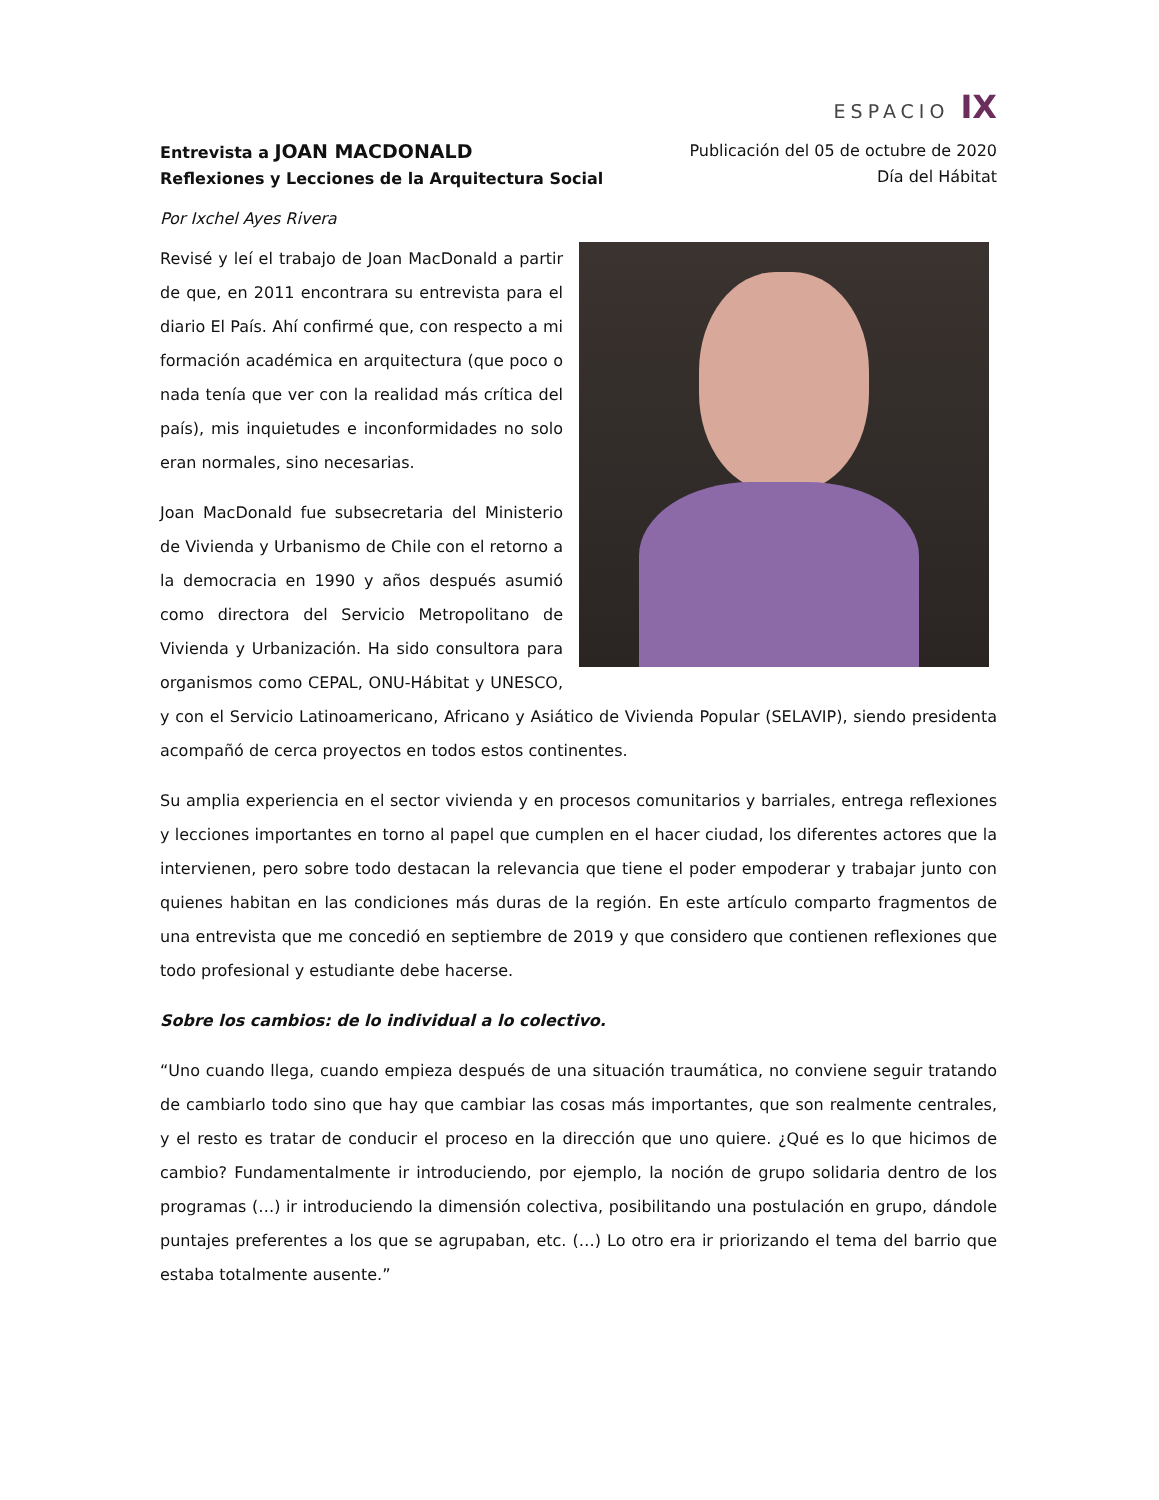ESPACIO IX
Entrevista a JOAN MACDONALD
Reflexiones y Lecciones de la Arquitectura Social
Publicación del 05 de octubre de 2020
Día del Hábitat
Por Ixchel Ayes Rivera
Revisé y leí el trabajo de Joan MacDonald a partir de que, en 2011 encontrara su entrevista para el diario El País. Ahí confirmé que, con respecto a mi formación académica en arquitectura (que poco o nada tenía que ver con la realidad más crítica del país), mis inquietudes e inconformidades no solo eran normales, sino necesarias.
Joan MacDonald fue subsecretaria del Ministerio de Vivienda y Urbanismo de Chile con el retorno a la democracia en 1990 y años después asumió como directora del Servicio Metropolitano de Vivienda y Urbanización. Ha sido consultora para organismos como CEPAL, ONU-Hábitat y UNESCO, y con el Servicio Latinoamericano, Africano y Asiático de Vivienda Popular (SELAVIP), siendo presidenta acompañó de cerca proyectos en todos estos continentes.
Su amplia experiencia en el sector vivienda y en procesos comunitarios y barriales, entrega reflexiones y lecciones importantes en torno al papel que cumplen en el hacer ciudad, los diferentes actores que la intervienen, pero sobre todo destacan la relevancia que tiene el poder empoderar y trabajar junto con quienes habitan en las condiciones más duras de la región. En este artículo comparto fragmentos de una entrevista que me concedió en septiembre de 2019 y que considero que contienen reflexiones que todo profesional y estudiante debe hacerse.
Sobre los cambios: de lo individual a lo colectivo.
“Uno cuando llega, cuando empieza después de una situación traumática, no conviene seguir tratando de cambiarlo todo sino que hay que cambiar las cosas más importantes, que son realmente centrales, y el resto es tratar de conducir el proceso en la dirección que uno quiere. ¿Qué es lo que hicimos de cambio? Fundamentalmente ir introduciendo, por ejemplo, la noción de grupo solidaria dentro de los programas (…) ir introduciendo la dimensión colectiva, posibilitando una postulación en grupo, dándole puntajes preferentes a los que se agrupaban, etc. (…) Lo otro era ir priorizando el tema del barrio que estaba totalmente ausente.”